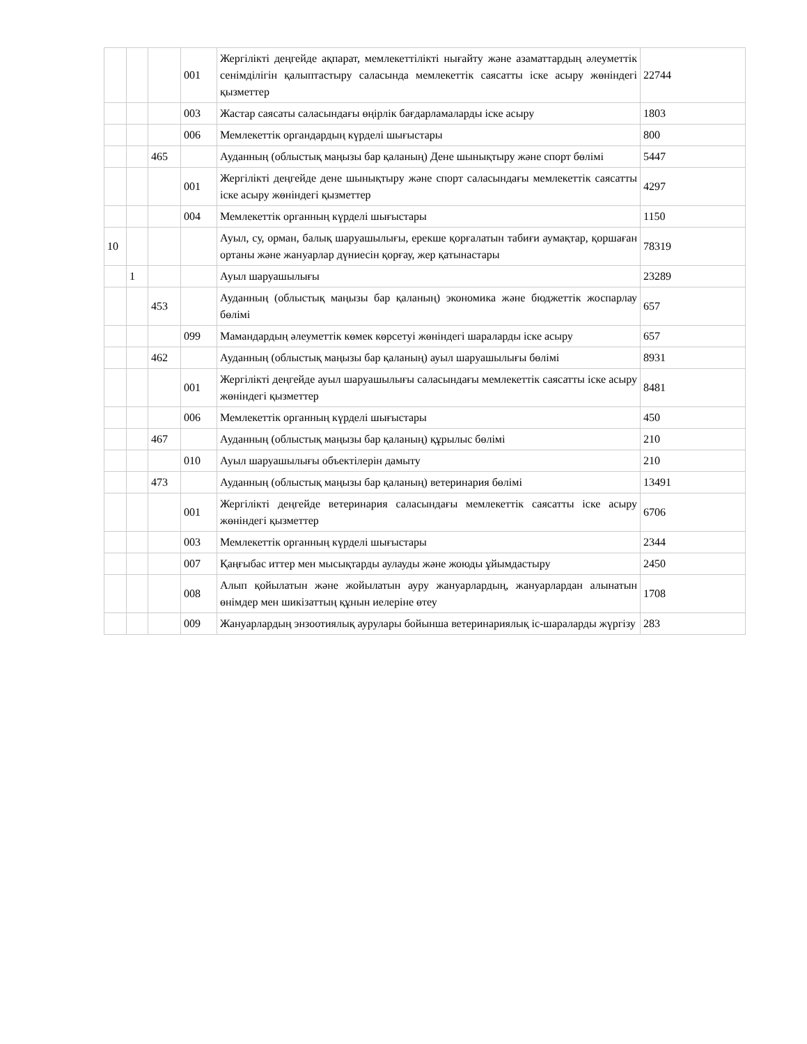| | | | 001 | Жергілікті деңгейде ақпарат, мемлекеттілікті нығайту және азаматтардың әлеуметтік сенімділігін қалыптастыру саласында мемлекеттік саясатты іске асыру жөніндегі қызметтер | 22744 |
| | | | 003 | Жастар саясаты саласындағы өңірлік бағдарламаларды іске асыру | 1803 |
| | | | 006 | Мемлекеттік органдардың күрделі шығыстары | 800 |
| | | 465 | | Ауданның (облыстық маңызы бар қаланың) Дене шынықтыру және спорт бөлімі | 5447 |
| | | | 001 | Жергілікті деңгейде дене шынықтыру және спорт саласындағы мемлекеттік саясатты іске асыру жөніндегі қызметтер | 4297 |
| | | | 004 | Мемлекеттік органның күрделі шығыстары | 1150 |
| 10 | | | | Ауыл, су, орман, балық шаруашылығы, ерекше қорғалатын табиғи аумақтар, қоршаған ортаны және жануарлар дүниесін қорғау, жер қатынастары | 78319 |
| | 1 | | | Ауыл шаруашылығы | 23289 |
| | | 453 | | Ауданның (облыстық маңызы бар қаланың) экономика және бюджеттік жоспарлау бөлімі | 657 |
| | | | 099 | Мамандардың әлеуметтік көмек көрсетуі жөніндегі шараларды іске асыру | 657 |
| | | 462 | | Ауданның (облыстық маңызы бар қаланың) ауыл шаруашылығы бөлімі | 8931 |
| | | | 001 | Жергілікті деңгейде ауыл шаруашылығы саласындағы мемлекеттік саясатты іске асыру жөніндегі қызметтер | 8481 |
| | | | 006 | Мемлекеттік органның күрделі шығыстары | 450 |
| | | 467 | | Ауданның (облыстық маңызы бар қаланың) құрылыс бөлімі | 210 |
| | | | 010 | Ауыл шаруашылығы объектілерін дамыту | 210 |
| | | 473 | | Ауданның (облыстық маңызы бар қаланың) ветеринария бөлімі | 13491 |
| | | | 001 | Жергілікті деңгейде ветеринария саласындағы мемлекеттік саясатты іске асыру жөніндегі қызметтер | 6706 |
| | | | 003 | Мемлекеттік органның күрделі шығыстары | 2344 |
| | | | 007 | Қаңғыбас иттер мен мысықтарды аулауды және жоюды ұйымдастыру | 2450 |
| | | | 008 | Алып қойылатын және жойылатын ауру жануарлардың, жануарлардан алынатын өнімдер мен шикізаттың құнын иелеріне өтеу | 1708 |
| | | | 009 | Жануарлардың энзоотиялық аурулары бойынша ветеринариялық іс-шараларды жүргізу | 283 |